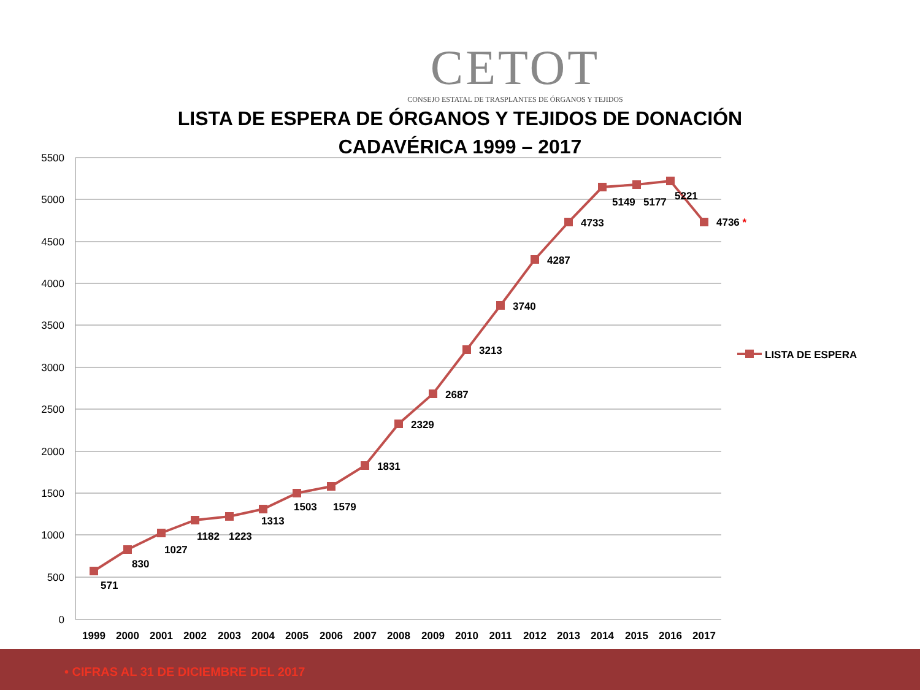CETOT
CONSEJO ESTATAL DE TRASPLANTES DE ÓRGANOS Y TEJIDOS
LISTA DE ESPERA DE ÓRGANOS Y TEJIDOS DE DONACIÓN
CADAVÉRICA 1999 – 2017
5500
5000
4500
4000
3500
3000
2500
2000
1500
1000
500
0
1999
2000
2001
2002
2003
2004
2005
2006
2007
2008
2009
2010
2011
2012
2013
2014
2015
2016
2017
571
830
1027
1182
1223
1313
1503
1579
1831
2329
2687
3213
3740
4287
4733
5149
5177
5221
4736 *
LISTA DE ESPERA
• CIFRAS AL 31 DE DICIEMBRE DEL 2017